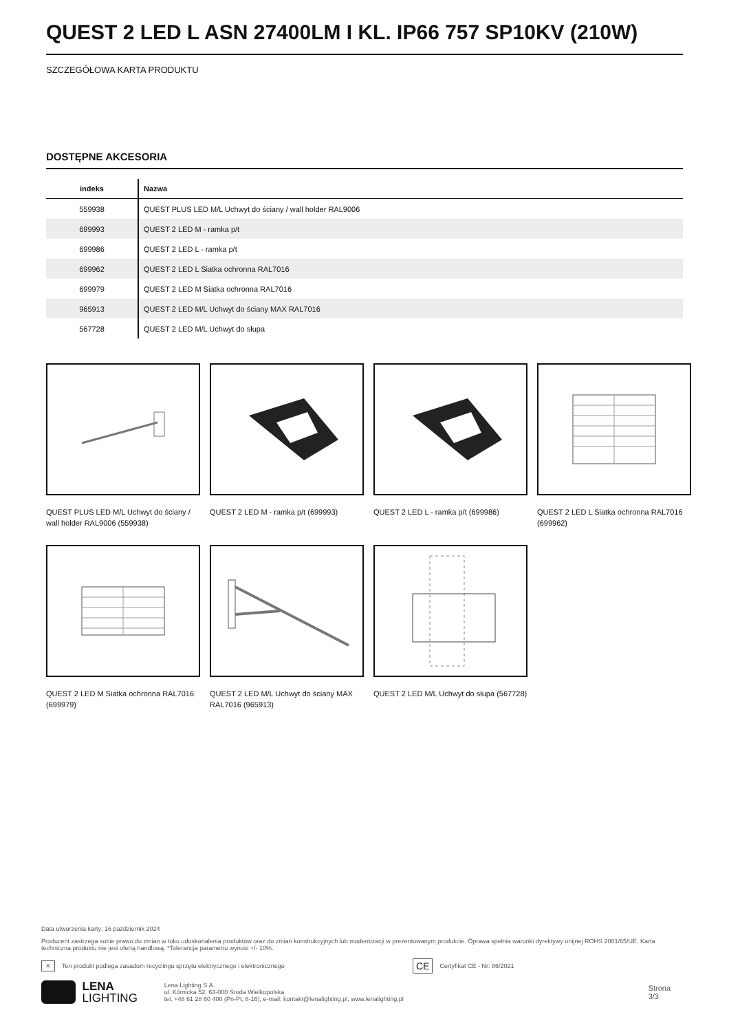QUEST 2 LED L ASN 27400LM I KL. IP66 757 SP10KV (210W)
SZCZEGÓŁOWA KARTA PRODUKTU
DOSTĘPNE AKCESORIA
| indeks | Nazwa |
| --- | --- |
| 559938 | QUEST PLUS LED M/L Uchwyt do ściany / wall holder RAL9006 |
| 699993 | QUEST 2 LED M - ramka p/t |
| 699986 | QUEST 2 LED L - ramka p/t |
| 699962 | QUEST 2 LED L Siatka ochronna RAL7016 |
| 699979 | QUEST 2 LED M Siatka ochronna RAL7016 |
| 965913 | QUEST 2 LED M/L Uchwyt do ściany MAX RAL7016 |
| 567728 | QUEST 2 LED M/L Uchwyt do słupa |
QUEST PLUS LED M/L Uchwyt do ściany / wall holder RAL9006 (559938)
QUEST 2 LED M - ramka p/t (699993)
QUEST 2 LED L - ramka p/t (699986)
QUEST 2 LED L Siatka ochronna RAL7016 (699962)
QUEST 2 LED M Siatka ochronna RAL7016 (699979)
QUEST 2 LED M/L Uchwyt do ściany MAX RAL7016 (965913)
QUEST 2 LED M/L Uchwyt do słupa (567728)
Data utworzenia karty: 16 październik 2024
Producent zastrzega sobie prawo do zmian w toku udoskonalenia produktów oraz do zmian konstrukcyjnych lub modernizacji w prezentowanym produkcie. Oprawa spełnia warunki dyrektywy unijnej ROHS 2001/65/UE. Karta techniczna produktu nie jest ofertą handlową. *Tolerancja parametru wynosi +/- 10%.
✕ Ten produkt podlega zasadom recyclingu sprzętu elektrycznego i elektronicznego CE Certyfikat CE - Nr: 86/2021
LENA
LIGHTING Lena Lighting S.A.
ul. Kórnicka 52, 63-000 Środa Wielkopolska
tel. +48 61 28 60 400 (Pn-Pt, 8-16), e-mail: kontakt@lenalighting.pl, www.lenalighting.pl Strona 3/3